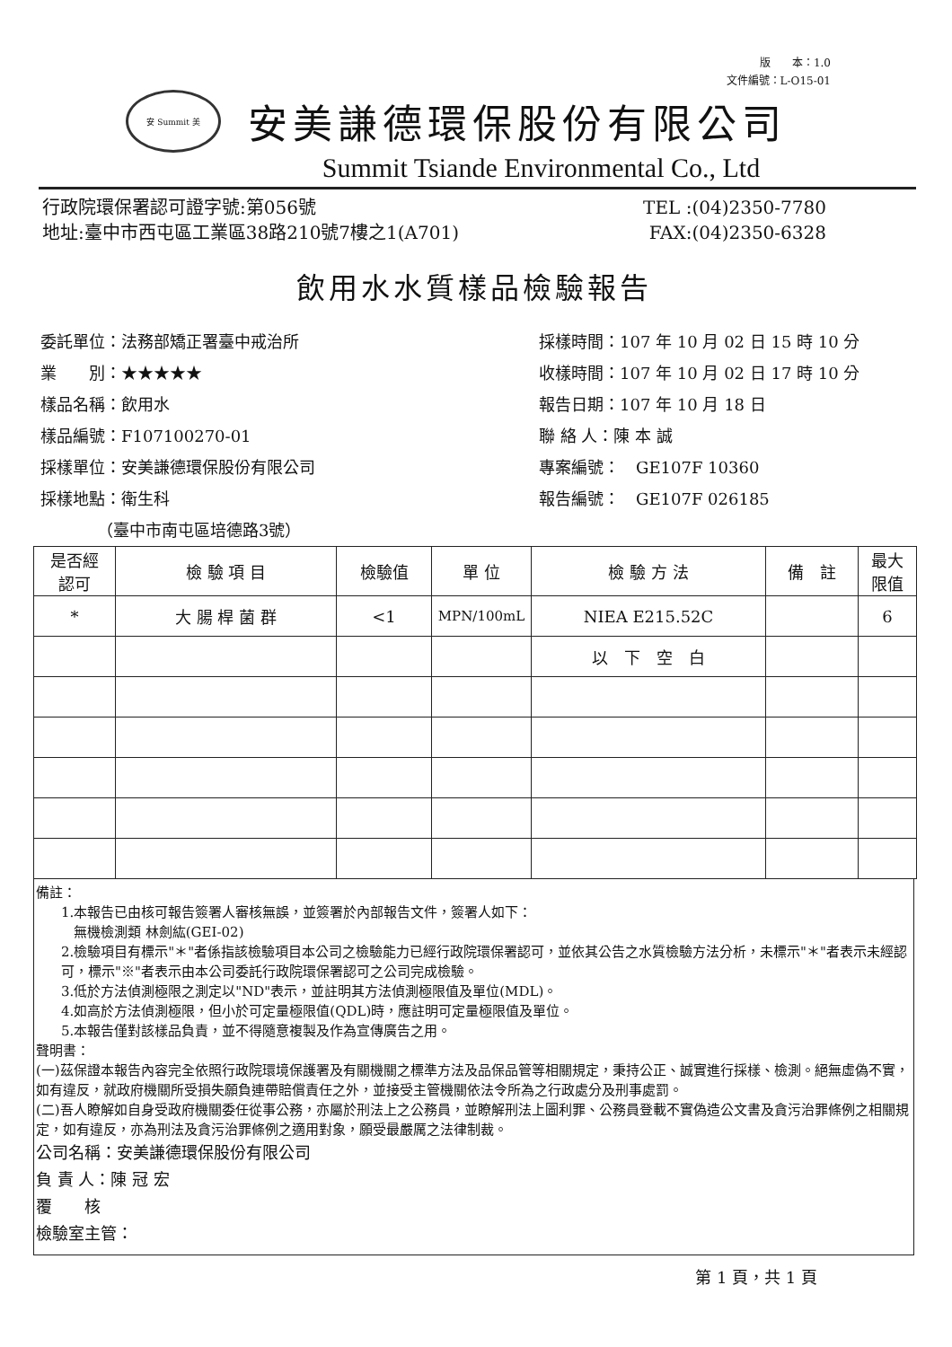版　　本：1.0
文件編號：L-O15-01
安 Summit 美
安美謙德環保股份有限公司
Summit Tsiande Environmental Co., Ltd
行政院環保署認可證字號:第056號 TEL :(04)2350-7780
地址:臺中市西屯區工業區38路210號7樓之1(A701) FAX:(04)2350-6328
飲用水水質樣品檢驗報告
委託單位：法務部矯正署臺中戒治所
業　　別：★★★★★
樣品名稱：飲用水
樣品編號：F107100270-01
採樣單位：安美謙德環保股份有限公司
採樣地點：衛生科
　　　　（臺中市南屯區培德路3號）
採樣時間：107 年 10 月 02 日 15 時 10 分
收樣時間：107 年 10 月 02 日 17 時 10 分
報告日期：107 年 10 月 18 日
聯 絡 人：陳 本 誠
專案編號：　GE107F 10360
報告編號：　GE107F 026185
| 是否經 認可 | 檢 驗 項 目 | 檢驗值 | 單 位 | 檢 驗 方 法 | 備 註 | 最大 限值 |
| --- | --- | --- | --- | --- | --- | --- |
| * | 大 腸 桿 菌 群 | <1 | MPN/100mL | NIEA E215.52C | | 6 |
| | | | | 以 下 空 白 | | |
備註：
1.本報告已由核可報告簽署人審核無誤，並簽署於內部報告文件，簽署人如下：
無機檢測類 林劍紘(GEI-02)
2.檢驗項目有標示"＊"者係指該檢驗項目本公司之檢驗能力已經行政院環保署認可，並依其公告之水質檢驗方法分析，未標示"＊"者表示未經認可，標示"※"者表示由本公司委託行政院環保署認可之公司完成檢驗。
3.低於方法偵測極限之測定以"ND"表示，並註明其方法偵測極限值及單位(MDL)。
4.如高於方法偵測極限，但小於可定量極限值(QDL)時，應註明可定量極限值及單位。
5.本報告僅對該樣品負責，並不得隨意複製及作為宣傳廣告之用。
聲明書：
(一)茲保證本報告內容完全依照行政院環境保護署及有關機關之標準方法及品保品管等相關規定，秉持公正、誠實進行採樣、檢測。絕無虛偽不實，如有違反，就政府機關所受損失願負連帶賠償責任之外，並接受主管機關依法令所為之行政處分及刑事處罰。
(二)吾人瞭解如自身受政府機關委任從事公務，亦屬於刑法上之公務員，並瞭解刑法上圖利罪、公務員登載不實偽造公文書及貪污治罪條例之相關規定，如有違反，亦為刑法及貪污治罪條例之適用對象，願受最嚴厲之法律制裁。
公司名稱：安美謙德環保股份有限公司
負 責 人：陳 冠 宏
覆　　核
檢驗室主管：
第 1 頁，共 1 頁